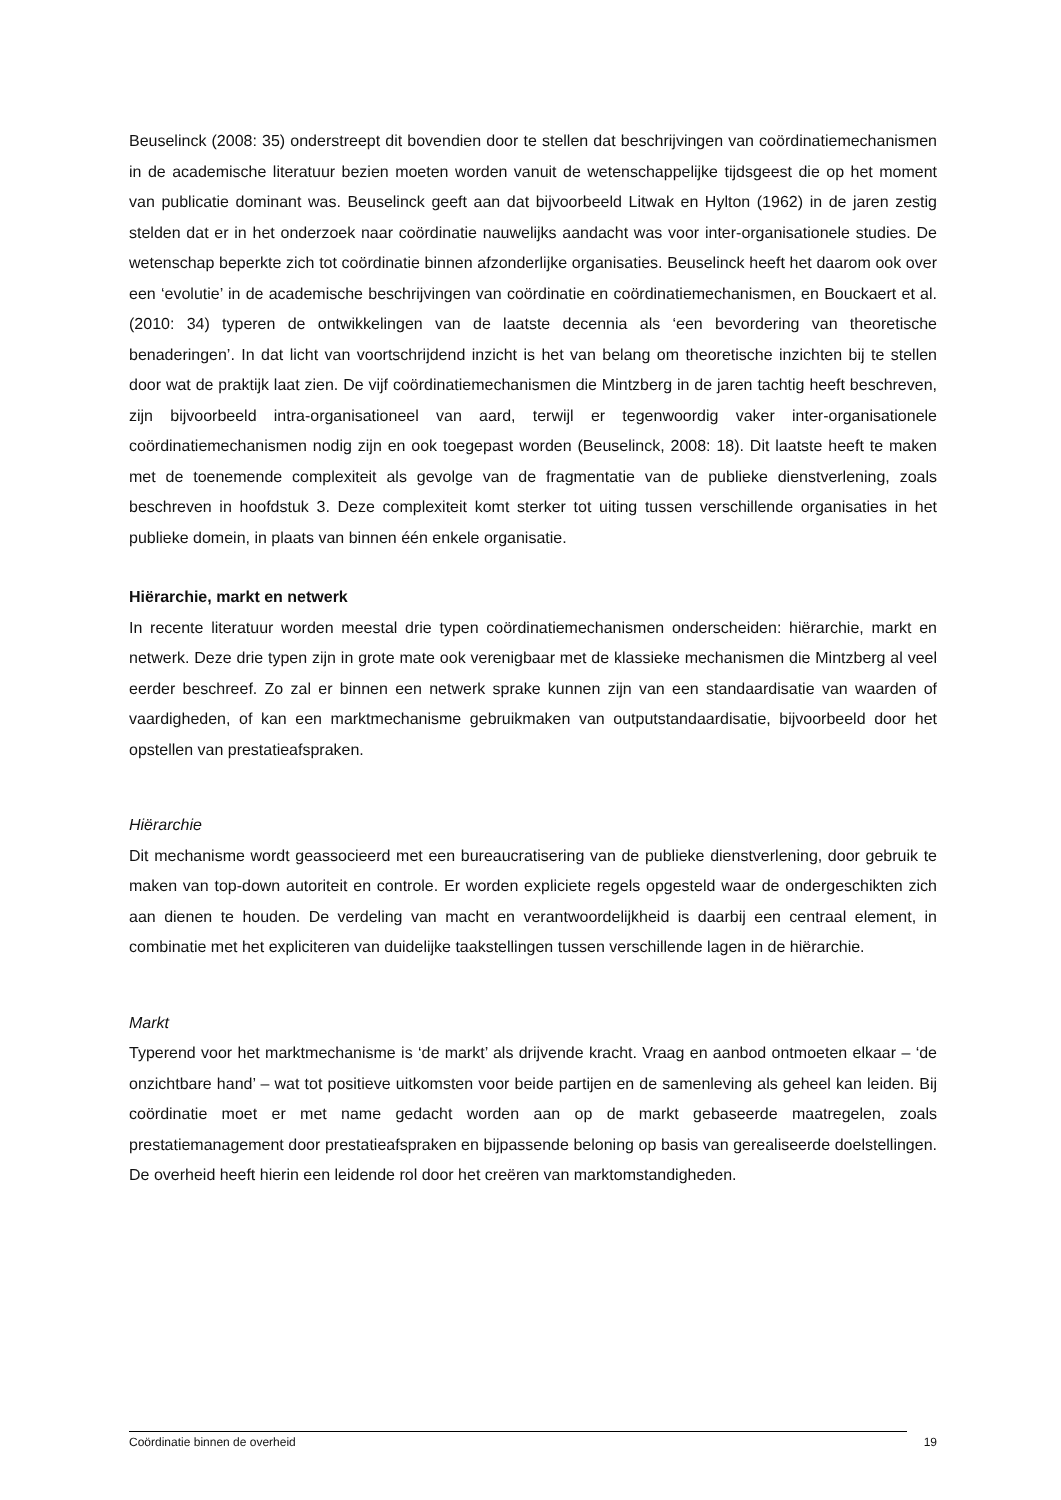Beuselinck (2008: 35) onderstreept dit bovendien door te stellen dat beschrijvingen van coördinatiemechanismen in de academische literatuur bezien moeten worden vanuit de wetenschappelijke tijdsgeest die op het moment van publicatie dominant was. Beuselinck geeft aan dat bijvoorbeeld Litwak en Hylton (1962) in de jaren zestig stelden dat er in het onderzoek naar coördinatie nauwelijks aandacht was voor inter-organisationele studies. De wetenschap beperkte zich tot coördinatie binnen afzonderlijke organisaties. Beuselinck heeft het daarom ook over een ‘evolutie’ in de academische beschrijvingen van coördinatie en coördinatiemechanismen, en Bouckaert et al. (2010: 34) typeren de ontwikkelingen van de laatste decennia als ‘een bevordering van theoretische benaderingen’. In dat licht van voortschrijdend inzicht is het van belang om theoretische inzichten bij te stellen door wat de praktijk laat zien. De vijf coördinatiemechanismen die Mintzberg in de jaren tachtig heeft beschreven, zijn bijvoorbeeld intra-organisationeel van aard, terwijl er tegenwoordig vaker inter-organisationele coördinatiemechanismen nodig zijn en ook toegepast worden (Beuselinck, 2008: 18). Dit laatste heeft te maken met de toenemende complexiteit als gevolge van de fragmentatie van de publieke dienstverlening, zoals beschreven in hoofdstuk 3. Deze complexiteit komt sterker tot uiting tussen verschillende organisaties in het publieke domein, in plaats van binnen één enkele organisatie.
Hiërarchie, markt en netwerk
In recente literatuur worden meestal drie typen coördinatiemechanismen onderscheiden: hiërarchie, markt en netwerk. Deze drie typen zijn in grote mate ook verenigbaar met de klassieke mechanismen die Mintzberg al veel eerder beschreef. Zo zal er binnen een netwerk sprake kunnen zijn van een standaardisatie van waarden of vaardigheden, of kan een marktmechanisme gebruikmaken van outputstandaardisatie, bijvoorbeeld door het opstellen van prestatieafspraken.
Hiërarchie
Dit mechanisme wordt geassocieerd met een bureaucratisering van de publieke dienstverlening, door gebruik te maken van top-down autoriteit en controle. Er worden expliciete regels opgesteld waar de ondergeschikten zich aan dienen te houden. De verdeling van macht en verantwoordelijkheid is daarbij een centraal element, in combinatie met het expliciteren van duidelijke taakstellingen tussen verschillende lagen in de hiërarchie.
Markt
Typerend voor het marktmechanisme is ‘de markt’ als drijvende kracht. Vraag en aanbod ontmoeten elkaar – ‘de onzichtbare hand’ – wat tot positieve uitkomsten voor beide partijen en de samenleving als geheel kan leiden. Bij coördinatie moet er met name gedacht worden aan op de markt gebaseerde maatregelen, zoals prestatiemanagement door prestatieafspraken en bijpassende beloning op basis van gerealiseerde doelstellingen. De overheid heeft hierin een leidende rol door het creëren van marktomstandigheden.
Coördinatie binnen de overheid 19